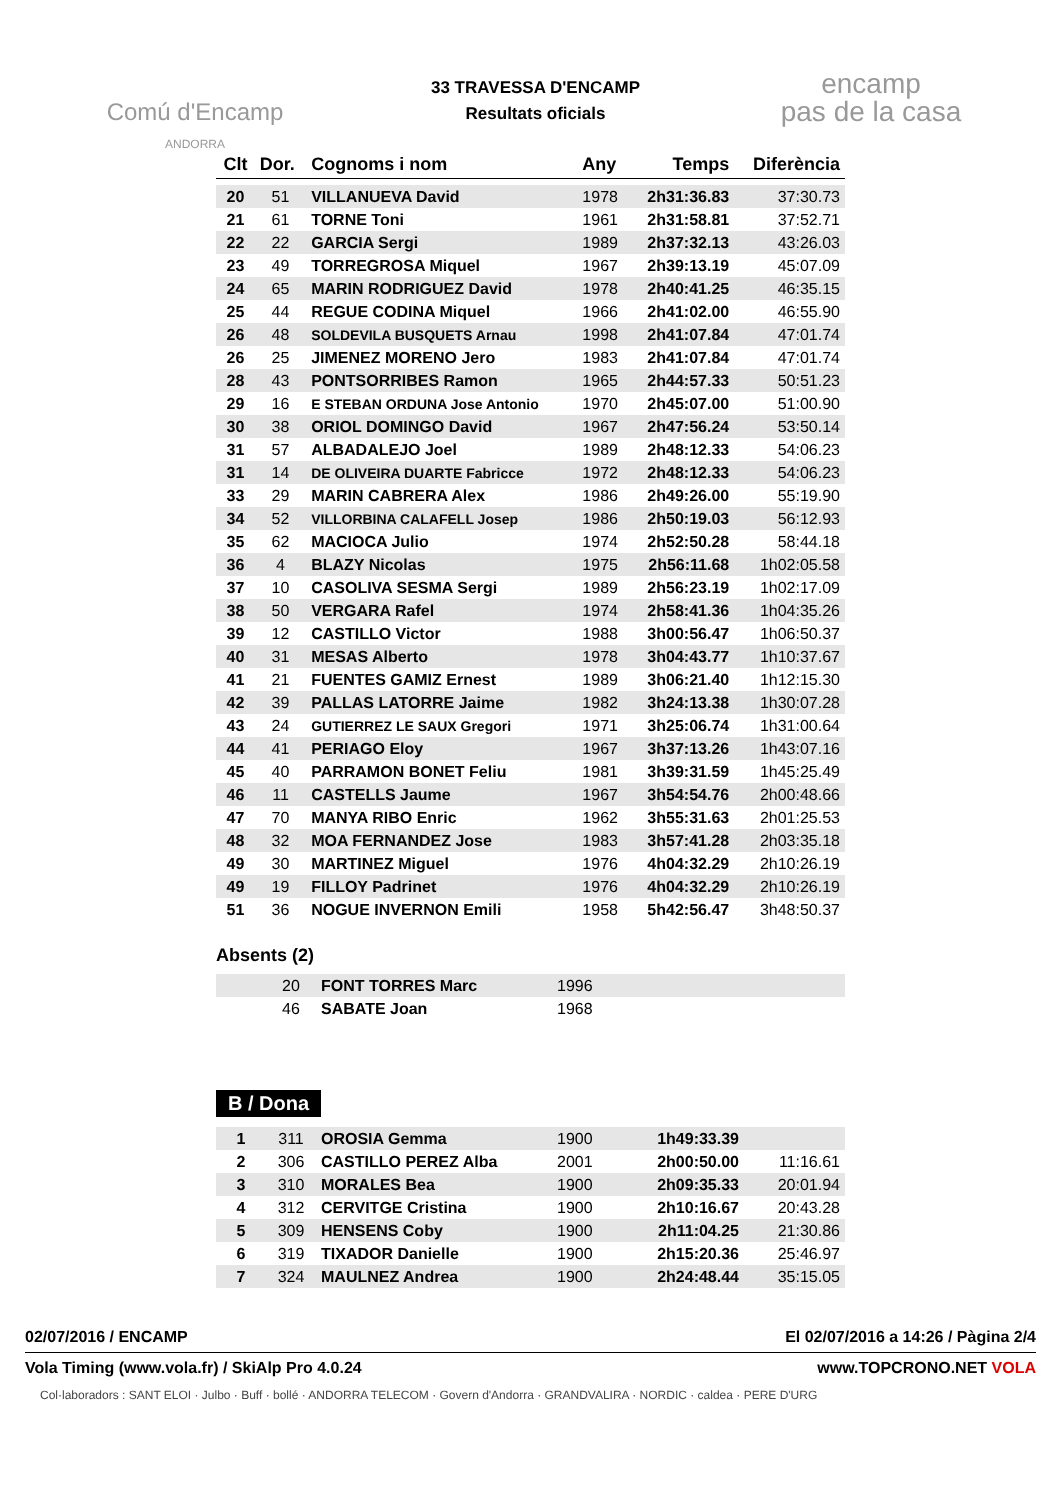Comú d'Encamp
ANDORRA
33 TRAVESSA D'ENCAMP
Resultats oficials
encamp
pas de la casa
| Clt | Dor. | Cognoms i nom | Any | Temps | Diferència |
| --- | --- | --- | --- | --- | --- |
| 20 | 51 | VILLANUEVA David | 1978 | 2h31:36.83 | 37:30.73 |
| 21 | 61 | TORNE Toni | 1961 | 2h31:58.81 | 37:52.71 |
| 22 | 22 | GARCIA Sergi | 1989 | 2h37:32.13 | 43:26.03 |
| 23 | 49 | TORREGROSA Miquel | 1967 | 2h39:13.19 | 45:07.09 |
| 24 | 65 | MARIN RODRIGUEZ David | 1978 | 2h40:41.25 | 46:35.15 |
| 25 | 44 | REGUE CODINA Miquel | 1966 | 2h41:02.00 | 46:55.90 |
| 26 | 48 | SOLDEVILA BUSQUETS Arnau | 1998 | 2h41:07.84 | 47:01.74 |
| 26 | 25 | JIMENEZ MORENO Jero | 1983 | 2h41:07.84 | 47:01.74 |
| 28 | 43 | PONTSORRIBES Ramon | 1965 | 2h44:57.33 | 50:51.23 |
| 29 | 16 | E STEBAN ORDUNA Jose Antonio | 1970 | 2h45:07.00 | 51:00.90 |
| 30 | 38 | ORIOL DOMINGO David | 1967 | 2h47:56.24 | 53:50.14 |
| 31 | 57 | ALBADALEJO Joel | 1989 | 2h48:12.33 | 54:06.23 |
| 31 | 14 | DE OLIVEIRA DUARTE Fabricce | 1972 | 2h48:12.33 | 54:06.23 |
| 33 | 29 | MARIN CABRERA Alex | 1986 | 2h49:26.00 | 55:19.90 |
| 34 | 52 | VILLORBINA CALAFELL Josep | 1986 | 2h50:19.03 | 56:12.93 |
| 35 | 62 | MACIOCA Julio | 1974 | 2h52:50.28 | 58:44.18 |
| 36 | 4 | BLAZY Nicolas | 1975 | 2h56:11.68 | 1h02:05.58 |
| 37 | 10 | CASOLIVA SESMA Sergi | 1989 | 2h56:23.19 | 1h02:17.09 |
| 38 | 50 | VERGARA Rafel | 1974 | 2h58:41.36 | 1h04:35.26 |
| 39 | 12 | CASTILLO Victor | 1988 | 3h00:56.47 | 1h06:50.37 |
| 40 | 31 | MESAS Alberto | 1978 | 3h04:43.77 | 1h10:37.67 |
| 41 | 21 | FUENTES GAMIZ Ernest | 1989 | 3h06:21.40 | 1h12:15.30 |
| 42 | 39 | PALLAS LATORRE Jaime | 1982 | 3h24:13.38 | 1h30:07.28 |
| 43 | 24 | GUTIERREZ LE SAUX Gregori | 1971 | 3h25:06.74 | 1h31:00.64 |
| 44 | 41 | PERIAGO Eloy | 1967 | 3h37:13.26 | 1h43:07.16 |
| 45 | 40 | PARRAMON BONET Feliu | 1981 | 3h39:31.59 | 1h45:25.49 |
| 46 | 11 | CASTELLS Jaume | 1967 | 3h54:54.76 | 2h00:48.66 |
| 47 | 70 | MANYA RIBO Enric | 1962 | 3h55:31.63 | 2h01:25.53 |
| 48 | 32 | MOA FERNANDEZ Jose | 1983 | 3h57:41.28 | 2h03:35.18 |
| 49 | 30 | MARTINEZ Miguel | 1976 | 4h04:32.29 | 2h10:26.19 |
| 49 | 19 | FILLOY Padrinet | 1976 | 4h04:32.29 | 2h10:26.19 |
| 51 | 36 | NOGUE INVERNON Emili | 1958 | 5h42:56.47 | 3h48:50.37 |
Absents (2)
| | 20 | FONT TORRES Marc | 1996 | | |
| | 46 | SABATE Joan | 1968 | | |
B / Dona
| 1 | 311 | OROSIA Gemma | 1900 | 1h49:33.39 | |
| 2 | 306 | CASTILLO PEREZ Alba | 2001 | 2h00:50.00 | 11:16.61 |
| 3 | 310 | MORALES Bea | 1900 | 2h09:35.33 | 20:01.94 |
| 4 | 312 | CERVITGE Cristina | 1900 | 2h10:16.67 | 20:43.28 |
| 5 | 309 | HENSENS Coby | 1900 | 2h11:04.25 | 21:30.86 |
| 6 | 319 | TIXADOR Danielle | 1900 | 2h15:20.36 | 25:46.97 |
| 7 | 324 | MAULNEZ Andrea | 1900 | 2h24:48.44 | 35:15.05 |
02/07/2016 / ENCAMP El 02/07/2016 a 14:26 / Pàgina 2/4
Vola Timing (www.vola.fr) / SkiAlp Pro 4.0.24 www.TOPCRONO.NET VOLA
Col·laboradors : SANT ELOI · Julbo · Buff · bollé · ANDORRA TELECOM · Govern d'Andorra · GRANDVALIRA · NORDIC · caldea · PERE D'URG